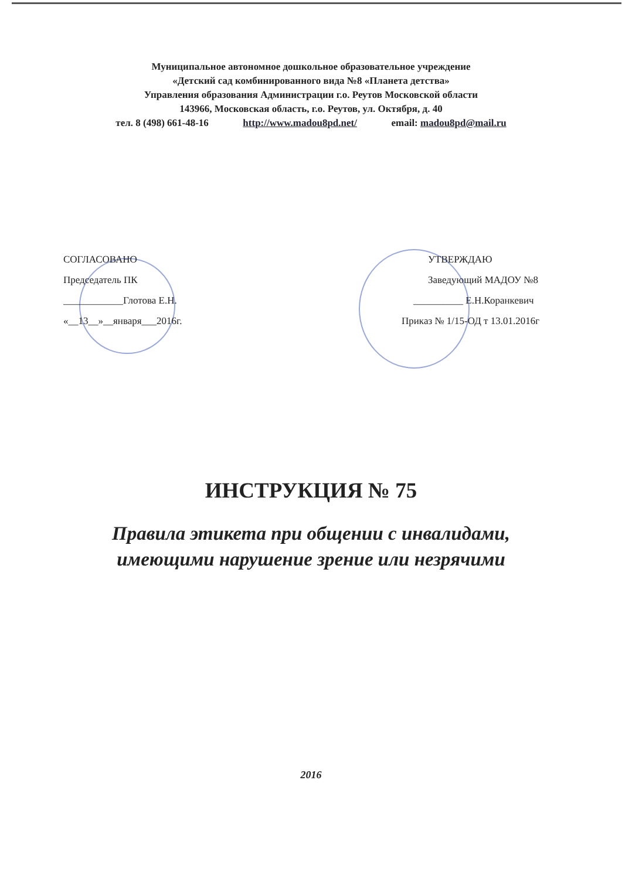Муниципальное автономное дошкольное образовательное учреждение
«Детский сад комбинированного вида №8 «Планета детства»
Управления образования Администрации г.о. Реутов Московской области
143966, Московская область, г.о. Реутов, ул. Октября, д. 40
тел. 8 (498) 661-48-16 http://www.madou8pd.net/ email: madou8pd@mail.ru
СОГЛАСОВАНО
Председатель ПК
____________Глотова Е.Н.
«__13__»__января___2016г.
УТВЕРЖДАЮ
Заведующий МАДОУ №8
__________ Е.Н.Коранкевич
Приказ № 1/15-ОД т 13.01.2016г
ИНСТРУКЦИЯ № 75
Правила этикета при общении с инвалидами,
имеющими нарушение зрение или незрячими
2016